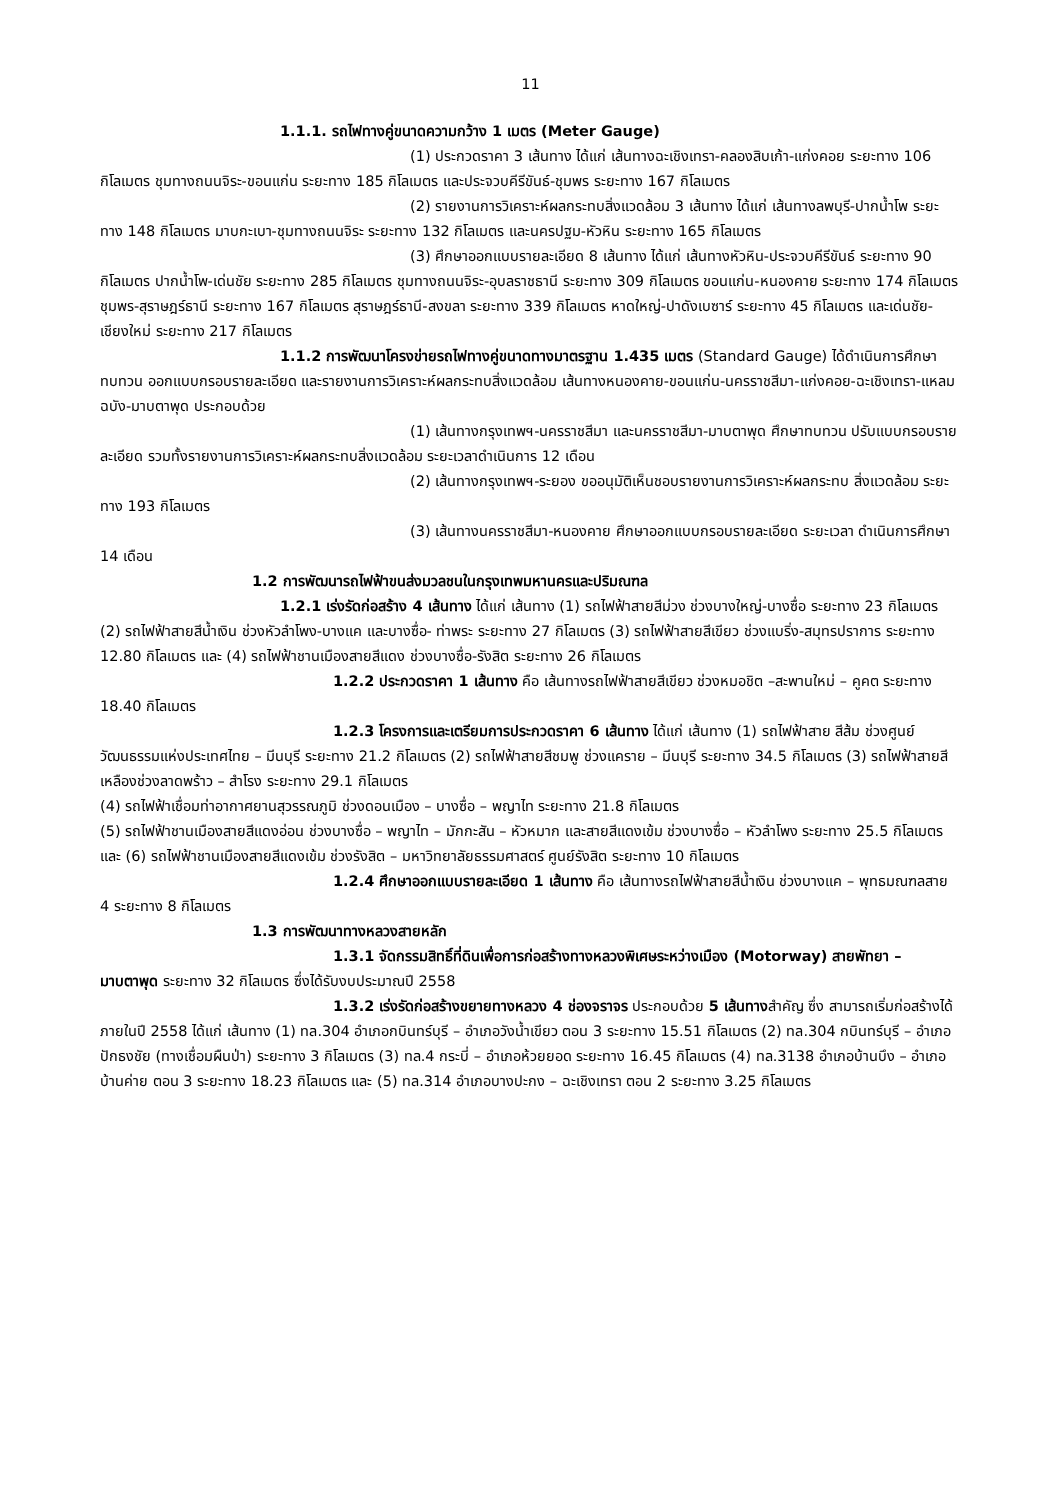11
1.1.1. รถไฟทางคู่ขนาดความกว้าง 1 เมตร (Meter Gauge)
(1) ประกวดราคา 3 เส้นทาง ได้แก่ เส้นทางฉะเชิงเทรา-คลองสิบเก้า-แก่งคอย ระยะทาง 106 กิโลเมตร ชุมทางถนนจิระ-ขอนแก่น ระยะทาง 185 กิโลเมตร และประจวบคีรีขันธ์-ชุมพร ระยะทาง 167 กิโลเมตร
(2) รายงานการวิเคราะห์ผลกระทบสิ่งแวดล้อม 3 เส้นทาง ได้แก่ เส้นทางลพบุรี-ปากน้ำโพ ระยะทาง 148 กิโลเมตร มาบกะเบา-ชุมทางถนนจิระ ระยะทาง 132 กิโลเมตร และนครปฐม-หัวหิน ระยะทาง 165 กิโลเมตร
(3) ศึกษาออกแบบรายละเอียด 8 เส้นทาง ได้แก่ เส้นทางหัวหิน-ประจวบคีรีขันธ์ ระยะทาง 90 กิโลเมตร ปากน้ำโพ-เด่นชัย ระยะทาง 285 กิโลเมตร ชุมทางถนนจิระ-อุบลราชธานี ระยะทาง 309 กิโลเมตร ขอนแก่น-หนองคาย ระยะทาง 174 กิโลเมตร ชุมพร-สุราษฎร์ธานี ระยะทาง 167 กิโลเมตร สุราษฎร์ธานี-สงขลา ระยะทาง 339 กิโลเมตร หาดใหญ่-ปาดังเบซาร์ ระยะทาง 45 กิโลเมตร และเด่นชัย-เชียงใหม่ ระยะทาง 217 กิโลเมตร
1.1.2 การพัฒนาโครงข่ายรถไฟทางคู่ขนาดทางมาตรฐาน 1.435 เมตร (Standard Gauge) ได้ดำเนินการศึกษาทบทวน ออกแบบกรอบรายละเอียด และรายงานการวิเคราะห์ผลกระทบสิ่งแวดล้อม เส้นทางหนองคาย-ขอนแก่น-นครราชสีมา-แก่งคอย-ฉะเชิงเทรา-แหลมฉบัง-มาบตาพุด ประกอบด้วย
(1) เส้นทางกรุงเทพฯ-นครราชสีมา และนครราชสีมา-มาบตาพุด ศึกษาทบทวน ปรับแบบกรอบรายละเอียด รวมทั้งรายงานการวิเคราะห์ผลกระทบสิ่งแวดล้อม ระยะเวลาดำเนินการ 12 เดือน
(2) เส้นทางกรุงเทพฯ-ระยอง ขออนุมัติเห็นชอบรายงานการวิเคราะห์ผลกระทบ สิ่งแวดล้อม ระยะทาง 193 กิโลเมตร
(3) เส้นทางนครราชสีมา-หนองคาย ศึกษาออกแบบกรอบรายละเอียด ระยะเวลา ดำเนินการศึกษา 14 เดือน
1.2 การพัฒนารถไฟฟ้าขนส่งมวลชนในกรุงเทพมหานครและปริมณฑล
1.2.1 เร่งรัดก่อสร้าง 4 เส้นทาง ได้แก่ เส้นทาง (1) รถไฟฟ้าสายสีม่วง ช่วงบางใหญ่-บางซื่อ ระยะทาง 23 กิโลเมตร (2) รถไฟฟ้าสายสีน้ำเงิน ช่วงหัวลำโพง-บางแค และบางซื่อ- ท่าพระ ระยะทาง 27 กิโลเมตร (3) รถไฟฟ้าสายสีเขียว ช่วงแบริ่ง-สมุทรปราการ ระยะทาง 12.80 กิโลเมตร และ (4) รถไฟฟ้าชานเมืองสายสีแดง ช่วงบางซื่อ-รังสิต ระยะทาง 26 กิโลเมตร
1.2.2 ประกวดราคา 1 เส้นทาง คือ เส้นทางรถไฟฟ้าสายสีเขียว ช่วงหมอชิต –สะพานใหม่ – คูคต ระยะทาง 18.40 กิโลเมตร
1.2.3 โครงการและเตรียมการประกวดราคา 6 เส้นทาง ได้แก่ เส้นทาง (1) รถไฟฟ้าสาย สีส้ม ช่วงศูนย์วัฒนธรรมแห่งประเทศไทย – มีนบุรี ระยะทาง 21.2 กิโลเมตร (2) รถไฟฟ้าสายสีชมพู ช่วงแคราย – มีนบุรี ระยะทาง 34.5 กิโลเมตร (3) รถไฟฟ้าสายสีเหลืองช่วงลาดพร้าว – สำโรง ระยะทาง 29.1 กิโลเมตร
(4) รถไฟฟ้าเชื่อมท่าอากาศยานสุวรรณภูมิ ช่วงดอนเมือง – บางซื่อ – พญาไท ระยะทาง 21.8 กิโลเมตร
(5) รถไฟฟ้าชานเมืองสายสีแดงอ่อน ช่วงบางซื่อ – พญาไท – มักกะสัน – หัวหมาก และสายสีแดงเข้ม ช่วงบางซื่อ – หัวลำโพง ระยะทาง 25.5 กิโลเมตร และ (6) รถไฟฟ้าชานเมืองสายสีแดงเข้ม ช่วงรังสิต – มหาวิทยาลัยธรรมศาสตร์ ศูนย์รังสิต ระยะทาง 10 กิโลเมตร
1.2.4 ศึกษาออกแบบรายละเอียด 1 เส้นทาง คือ เส้นทางรถไฟฟ้าสายสีน้ำเงิน ช่วงบางแค – พุทธมณฑลสาย 4 ระยะทาง 8 กิโลเมตร
1.3 การพัฒนาทางหลวงสายหลัก
1.3.1 จัดกรรมสิทธิ์ที่ดินเพื่อการก่อสร้างทางหลวงพิเศษระหว่างเมือง (Motorway) สายพัทยา – มาบตาพุด ระยะทาง 32 กิโลเมตร ซึ่งได้รับงบประมาณปี 2558
1.3.2 เร่งรัดก่อสร้างขยายทางหลวง 4 ช่องจราจร ประกอบด้วย 5 เส้นทางสำคัญ ซึ่ง สามารถเริ่มก่อสร้างได้ภายในปี 2558 ได้แก่ เส้นทาง (1) ทล.304 อำเภอกบินทร์บุรี – อำเภอวังน้ำเขียว ตอน 3 ระยะทาง 15.51 กิโลเมตร (2) ทล.304 กบินทร์บุรี – อำเภอปักธงชัย (ทางเชื่อมผืนป่า) ระยะทาง 3 กิโลเมตร (3) ทล.4 กระบี่ – อำเภอห้วยยอด ระยะทาง 16.45 กิโลเมตร (4) ทล.3138 อำเภอบ้านบึง – อำเภอบ้านค่าย ตอน 3 ระยะทาง 18.23 กิโลเมตร และ (5) ทล.314 อำเภอบางปะกง – ฉะเชิงเทรา ตอน 2 ระยะทาง 3.25 กิโลเมตร